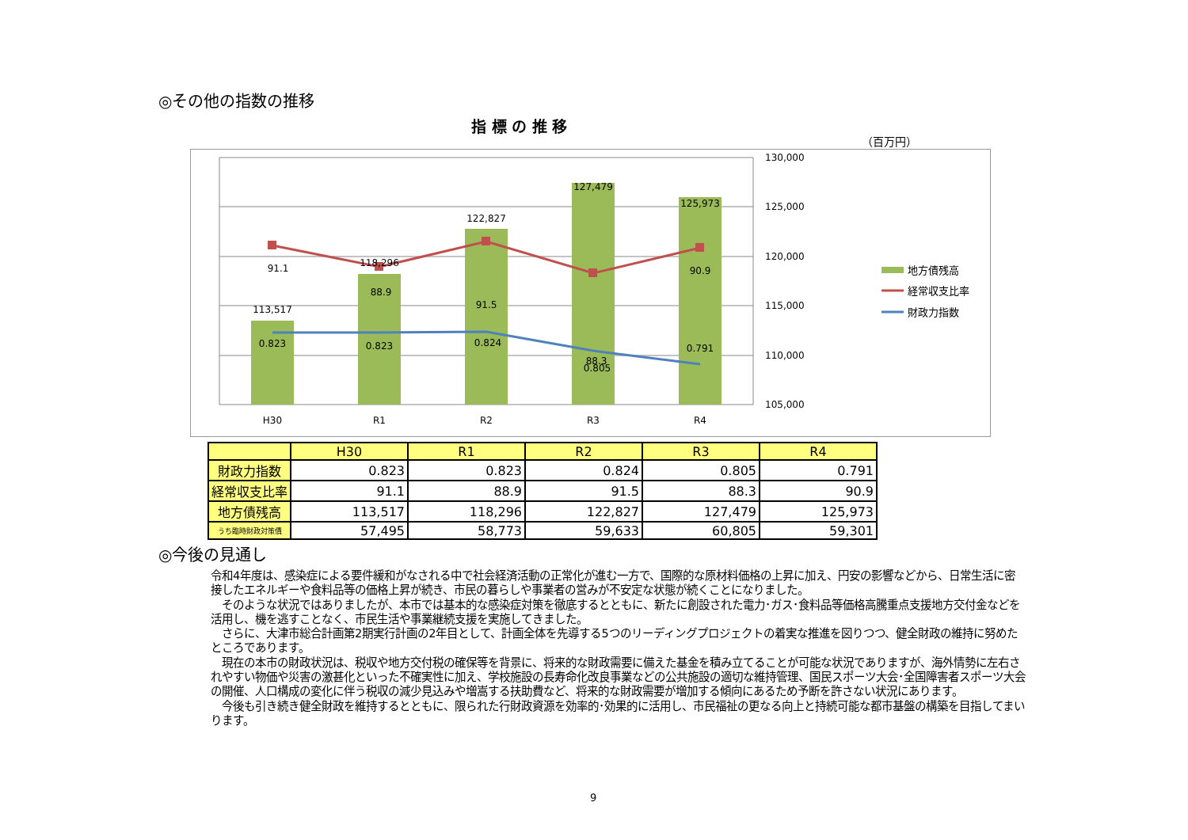◎その他の指数の推移
指 標 の 推 移
（百万円）
113,517
118,296
122,827
127,479
125,973
91.1
88.9
91.5
88.3
90.9
0.823
0.823
0.824
0.805
0.791
H30
R1
R2
R3
R4
130,000
125,000
120,000
115,000
110,000
105,000
地方債残高
経常収支比率
財政力指数
| | H30 | R1 | R2 | R3 | R4 |
| --- | --- | --- | --- | --- | --- |
| 財政力指数 | 0.823 | 0.823 | 0.824 | 0.805 | 0.791 |
| 経常収支比率 | 91.1 | 88.9 | 91.5 | 88.3 | 90.9 |
| 地方債残高 | 113,517 | 118,296 | 122,827 | 127,479 | 125,973 |
| うち臨時財政対策債 | 57,495 | 58,773 | 59,633 | 60,805 | 59,301 |
◎今後の見通し
令和4年度は、感染症による要件緩和がなされる中で社会経済活動の正常化が進む一方で、国際的な原材料価格の上昇に加え、円安の影響などから、日常生活に密接したエネルギーや食料品等の価格上昇が続き、市民の暮らしや事業者の営みが不安定な状態が続くことになりました。
　そのような状況ではありましたが、本市では基本的な感染症対策を徹底するとともに、新たに創設された電力･ガス･食料品等価格高騰重点支援地方交付金などを活用し、機を逃すことなく、市民生活や事業継続支援を実施してきました。
　さらに、大津市総合計画第2期実行計画の2年目として、計画全体を先導する5つのリーディングプロジェクトの着実な推進を図りつつ、健全財政の維持に努めたところであります。
　現在の本市の財政状況は、税収や地方交付税の確保等を背景に、将来的な財政需要に備えた基金を積み立てることが可能な状況でありますが、海外情勢に左右されやすい物価や災害の激甚化といった不確実性に加え、学校施設の長寿命化改良事業などの公共施設の適切な維持管理、国民スポーツ大会･全国障害者スポーツ大会の開催、人口構成の変化に伴う税収の減少見込みや増嵩する扶助費など、将来的な財政需要が増加する傾向にあるため予断を許さない状況にあります。
　今後も引き続き健全財政を維持するとともに、限られた行財政資源を効率的･効果的に活用し、市民福祉の更なる向上と持続可能な都市基盤の構築を目指してまいります。
9